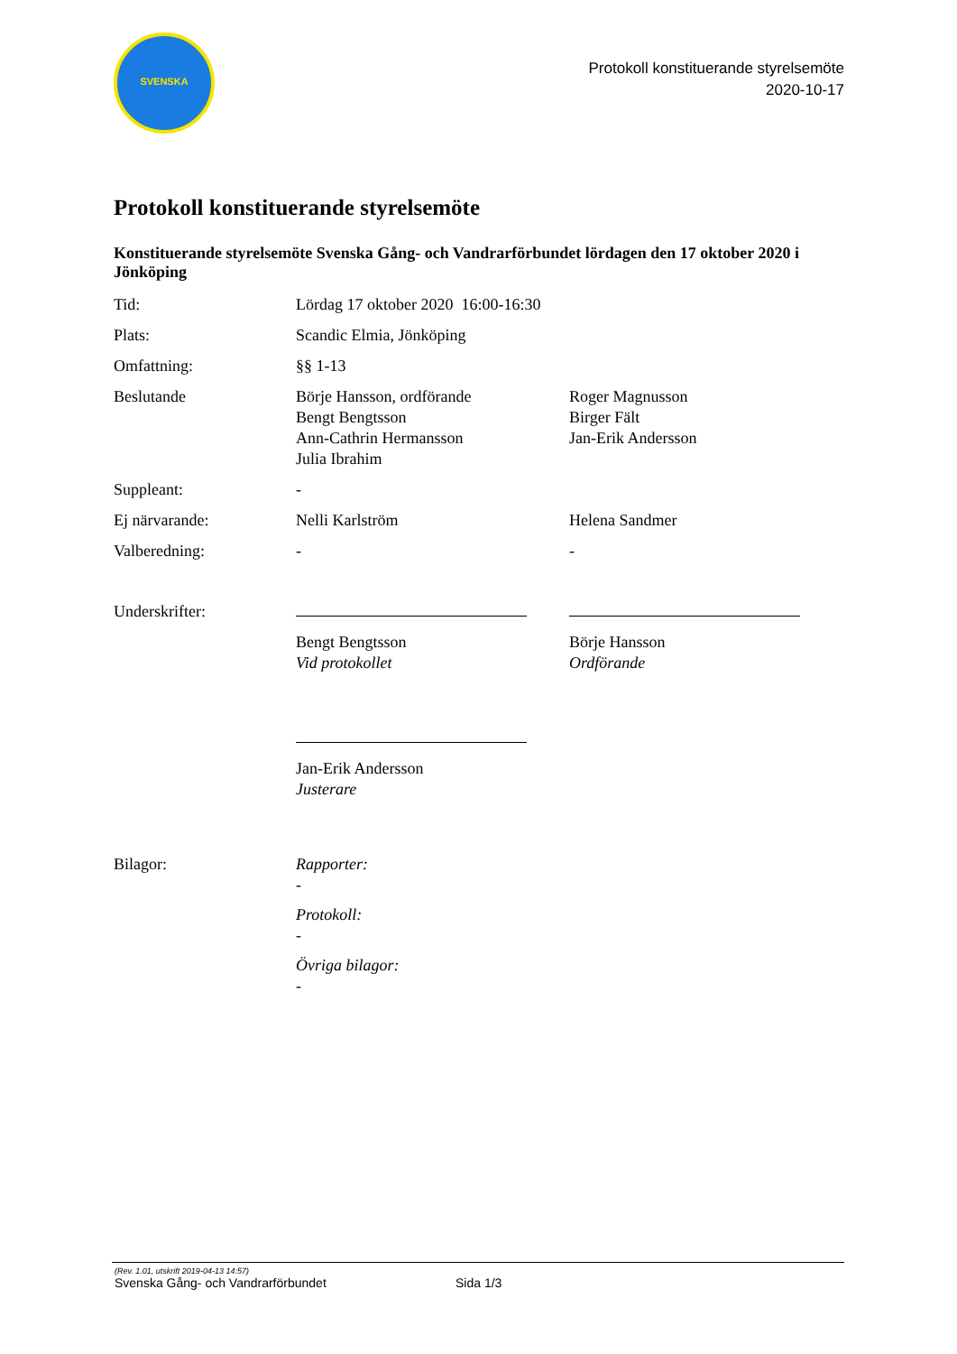SVENSKA
Protokoll konstituerande styrelsemöte
2020-10-17
Protokoll konstituerande styrelsemöte
Konstituerande styrelsemöte Svenska Gång- och Vandrarförbundet lördagen den 17 oktober 2020 i Jönköping
| Tid: | Lördag 17 oktober 2020 16:00-16:30 | |
| Plats: | Scandic Elmia, Jönköping | |
| Omfattning: | §§ 1-13 | |
| Beslutande | Börje Hansson, ordförande Bengt Bengtsson Ann-Cathrin Hermansson Julia Ibrahim | Roger Magnusson Birger Fält Jan-Erik Andersson |
| Suppleant: | - | |
| Ej närvarande: | Nelli Karlström | Helena Sandmer |
| Valberedning: | - | - |
| Underskrifter: | | |
| | Bengt Bengtsson Vid protokollet | Börje Hansson Ordförande |
| | Jan-Erik Andersson Justerare | |
| Bilagor: | Rapporter: - Protokoll: - Övriga bilagor: - | |
(Rev. 1.01, utskrift 2019-04-13 14:57)
Svenska Gång- och Vandrarförbundet Sida 1/3